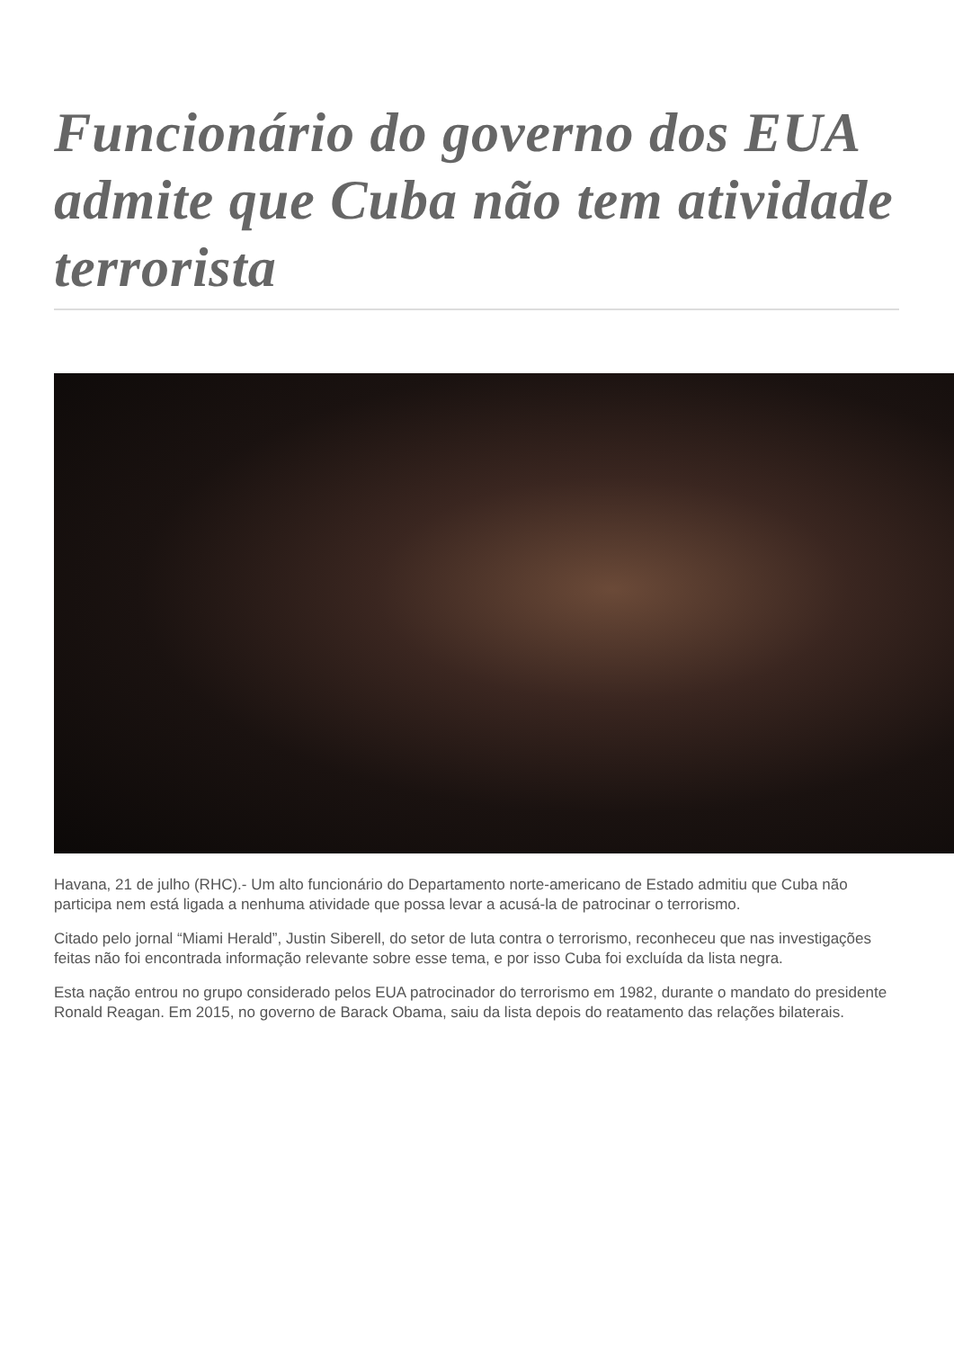Funcionário do governo dos EUA admite que Cuba não tem atividade terrorista
Havana, 21 de julho (RHC).- Um alto funcionário do Departamento norte-americano de Estado admitiu que Cuba não participa nem está ligada a nenhuma atividade que possa levar a acusá-la de patrocinar o terrorismo.
Citado pelo jornal “Miami Herald”, Justin Siberell, do setor de luta contra o terrorismo, reconheceu que nas investigações feitas não foi encontrada informação relevante sobre esse tema, e por isso Cuba foi excluída da lista negra.
Esta nação entrou no grupo considerado pelos EUA patrocinador do terrorismo em 1982, durante o mandato do presidente Ronald Reagan. Em 2015, no governo de Barack Obama, saiu da lista depois do reatamento das relações bilaterais.